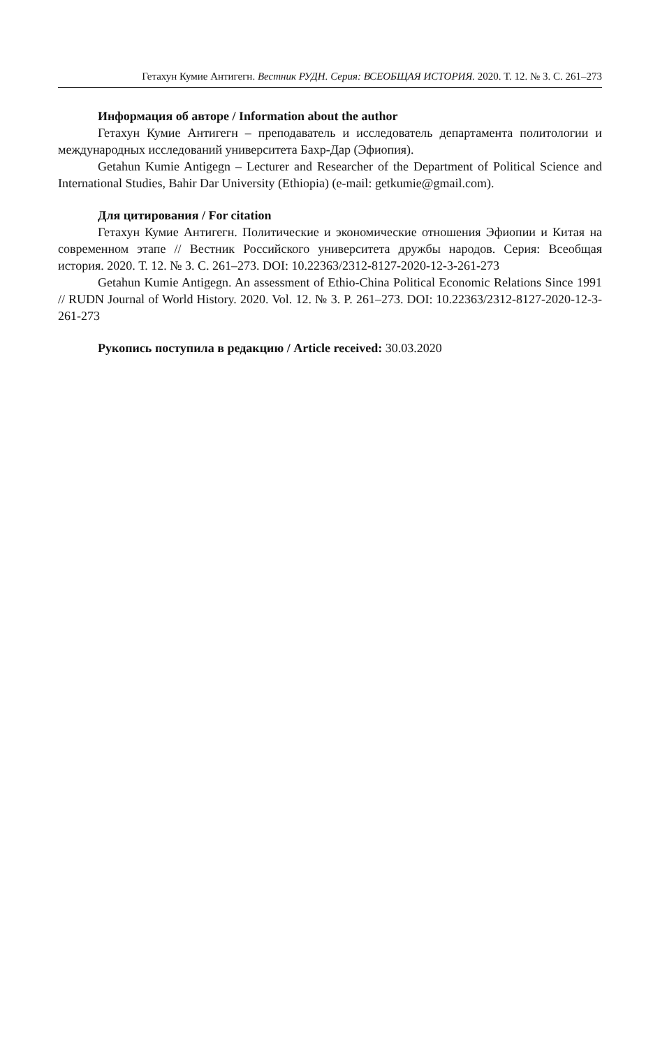Гетахун Кумие Антигегн. Вестник РУДН. Серия: ВСЕОБЩАЯ ИСТОРИЯ. 2020. Т. 12. № 3. С. 261–273
Информация об авторе / Information about the author
Гетахун Кумие Антигегн – преподаватель и исследователь департамента политологии и международных исследований университета Бахр-Дар (Эфиопия).
Getahun Kumie Antigegn – Lecturer and Researcher of the Department of Political Science and International Studies, Bahir Dar University (Ethiopia) (e-mail: getkumie@gmail.com).
Для цитирования / For citation
Гетахун Кумие Антигегн. Политические и экономические отношения Эфиопии и Китая на современном этапе // Вестник Российского университета дружбы народов. Серия: Всеобщая история. 2020. Т. 12. № 3. С. 261–273. DOI: 10.22363/2312-8127-2020-12-3-261-273
Getahun Kumie Antigegn. An assessment of Ethio-China Political Economic Relations Since 1991 // RUDN Journal of World History. 2020. Vol. 12. № 3. P. 261–273. DOI: 10.22363/2312-8127-2020-12-3-261-273
Рукопись поступила в редакцию / Article received: 30.03.2020